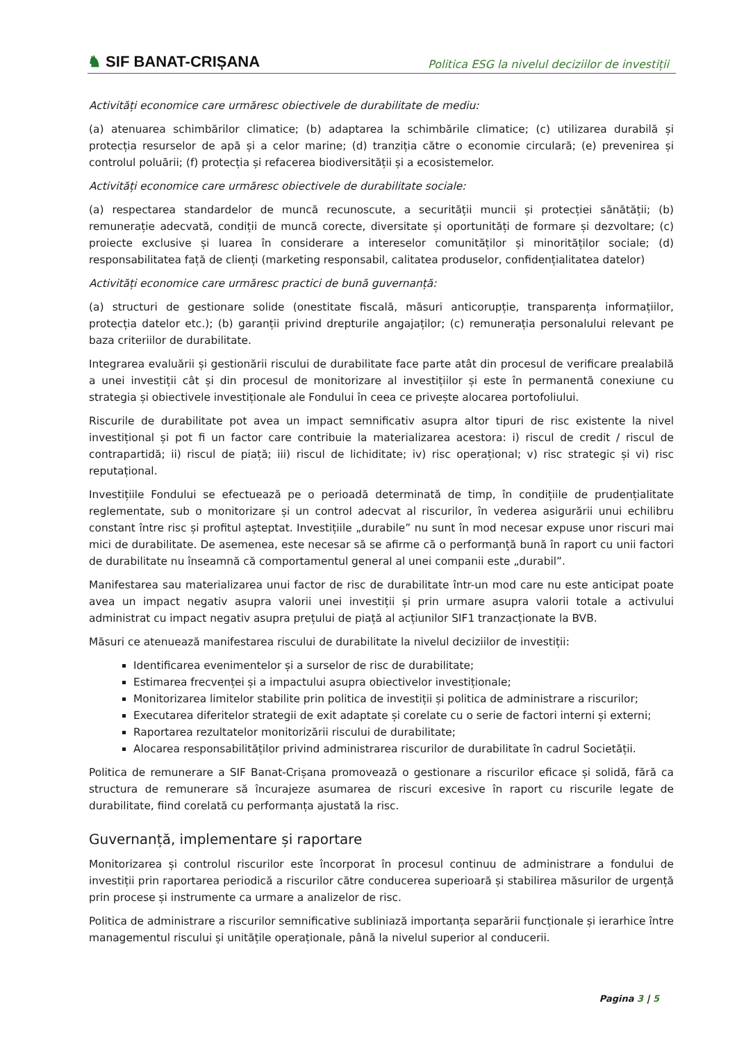♞ SIF BANAT-CRIȘANA
Politica ESG la nivelul deciziilor de investiții
Activități economice care urmăresc obiectivele de durabilitate de mediu:
(a) atenuarea schimbărilor climatice; (b) adaptarea la schimbările climatice; (c) utilizarea durabilă și protecția resurselor de apă și a celor marine; (d) tranziția către o economie circulară; (e) prevenirea și controlul poluării; (f) protecția și refacerea biodiversității și a ecosistemelor.
Activități economice care urmăresc obiectivele de durabilitate sociale:
(a) respectarea standardelor de muncă recunoscute, a securității muncii și protecției sănătății; (b) remunerație adecvată, condiții de muncă corecte, diversitate și oportunități de formare și dezvoltare; (c) proiecte exclusive și luarea în considerare a intereselor comunităților și minorităților sociale; (d) responsabilitatea față de clienți (marketing responsabil, calitatea produselor, confidențialitatea datelor)
Activități economice care urmăresc practici de bună guvernanță:
(a) structuri de gestionare solide (onestitate fiscală, măsuri anticorupție, transparența informațiilor, protecția datelor etc.); (b) garanții privind drepturile angajaților; (c) remunerația personalului relevant pe baza criteriilor de durabilitate.
Integrarea evaluării și gestionării riscului de durabilitate face parte atât din procesul de verificare prealabilă a unei investiții cât și din procesul de monitorizare al investițiilor și este în permanentă conexiune cu strategia și obiectivele investiționale ale Fondului în ceea ce privește alocarea portofoliului.
Riscurile de durabilitate pot avea un impact semnificativ asupra altor tipuri de risc existente la nivel investițional și pot fi un factor care contribuie la materializarea acestora: i) riscul de credit / riscul de contrapartidă; ii) riscul de piață; iii) riscul de lichiditate; iv) risc operațional; v) risc strategic și vi) risc reputațional.
Investițiile Fondului se efectuează pe o perioadă determinată de timp, în condițiile de prudențialitate reglementate, sub o monitorizare și un control adecvat al riscurilor, în vederea asigurării unui echilibru constant între risc și profitul așteptat. Investițiile „durabile” nu sunt în mod necesar expuse unor riscuri mai mici de durabilitate. De asemenea, este necesar să se afirme că o performanță bună în raport cu unii factori de durabilitate nu înseamnă că comportamentul general al unei companii este „durabil”.
Manifestarea sau materializarea unui factor de risc de durabilitate într-un mod care nu este anticipat poate avea un impact negativ asupra valorii unei investiții și prin urmare asupra valorii totale a activului administrat cu impact negativ asupra prețului de piață al acțiunilor SIF1 tranzacționate la BVB.
Măsuri ce atenuează manifestarea riscului de durabilitate la nivelul deciziilor de investiții:
Identificarea evenimentelor și a surselor de risc de durabilitate;
Estimarea frecvenței și a impactului asupra obiectivelor investiționale;
Monitorizarea limitelor stabilite prin politica de investiții și politica de administrare a riscurilor;
Executarea diferitelor strategii de exit adaptate și corelate cu o serie de factori interni și externi;
Raportarea rezultatelor monitorizării riscului de durabilitate;
Alocarea responsabilităților privind administrarea riscurilor de durabilitate în cadrul Societății.
Politica de remunerare a SIF Banat-Crișana promovează o gestionare a riscurilor eficace și solidă, fără ca structura de remunerare să încurajeze asumarea de riscuri excesive în raport cu riscurile legate de durabilitate, fiind corelată cu performanța ajustată la risc.
Guvernanță, implementare și raportare
Monitorizarea și controlul riscurilor este încorporat în procesul continuu de administrare a fondului de investiții prin raportarea periodică a riscurilor către conducerea superioară și stabilirea măsurilor de urgență prin procese și instrumente ca urmare a analizelor de risc.
Politica de administrare a riscurilor semnificative subliniază importanța separării funcționale și ierarhice între managementul riscului și unitățile operaționale, până la nivelul superior al conducerii.
Pagina 3 | 5